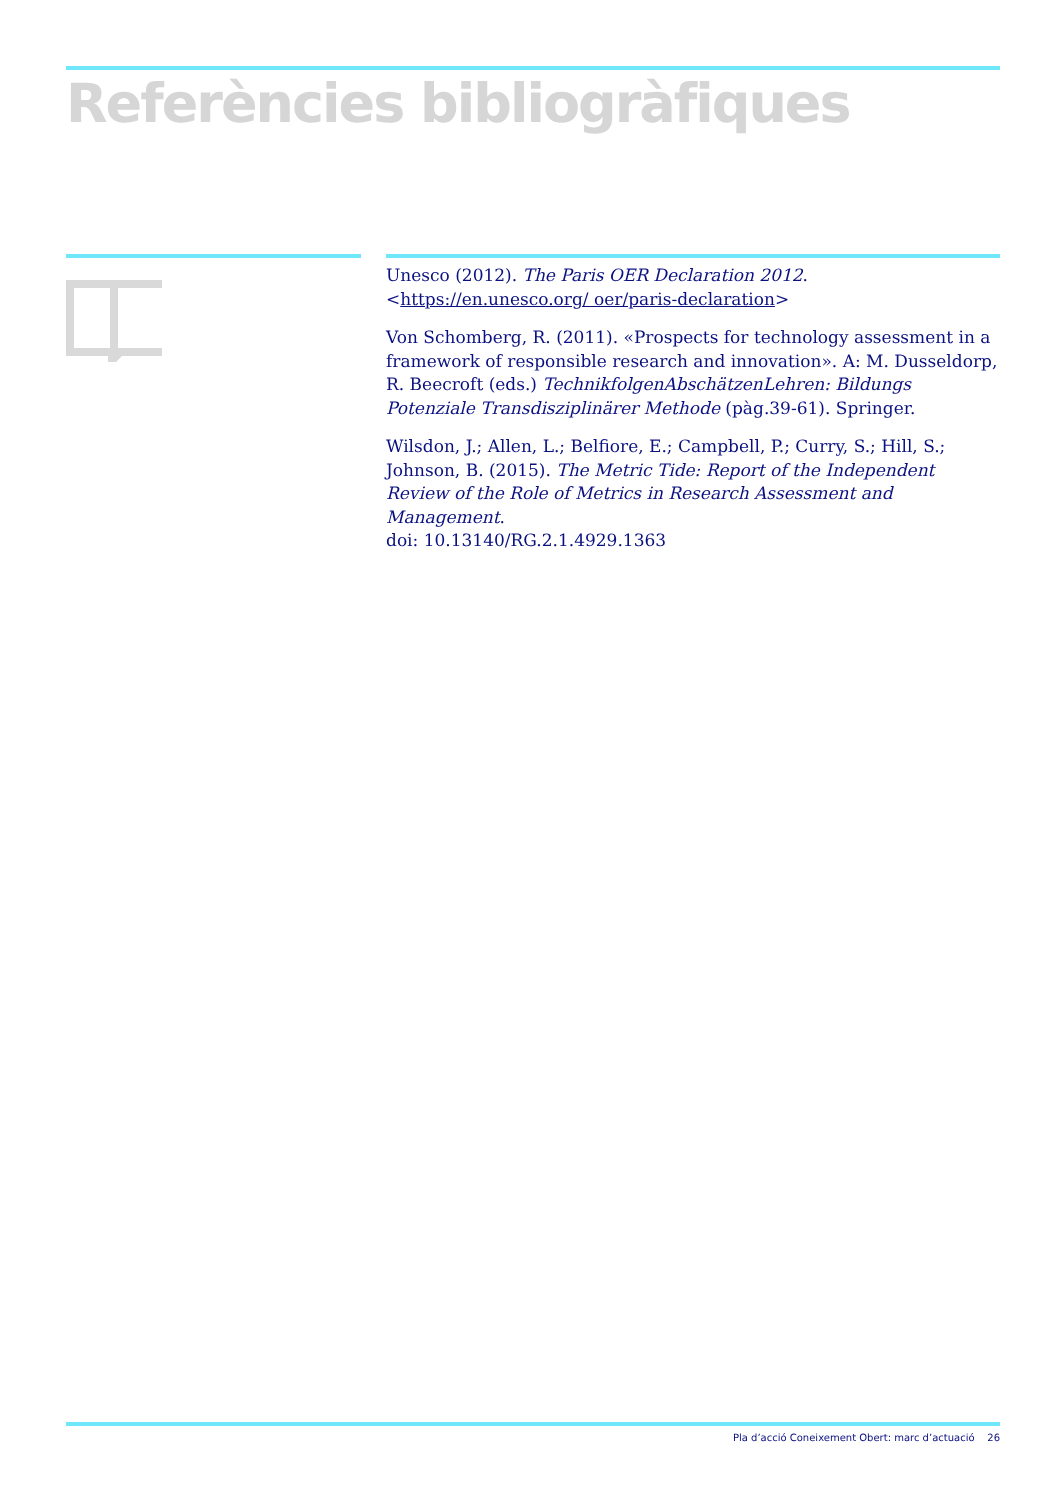Referències bibliogràfiques
Unesco (2012). The Paris OER Declaration 2012. <https://en.unesco.org/ oer/paris-declaration>
Von Schomberg, R. (2011). «Prospects for technology assessment in a framework of responsible research and innovation». A: M. Dusseldorp, R. Beecroft (eds.) TechnikfolgenAbschätzenLehren: Bildungs Potenziale Transdisziplinärer Methode (pàg.39-61). Springer.
Wilsdon, J.; Allen, L.; Belfiore, E.; Campbell, P.; Curry, S.; Hill, S.; Johnson, B. (2015). The Metric Tide: Report of the Independent Review of the Role of Metrics in Research Assessment and Management.
doi: 10.13140/RG.2.1.4929.1363
Pla d’acció Coneixement Obert: marc d’actuació 26